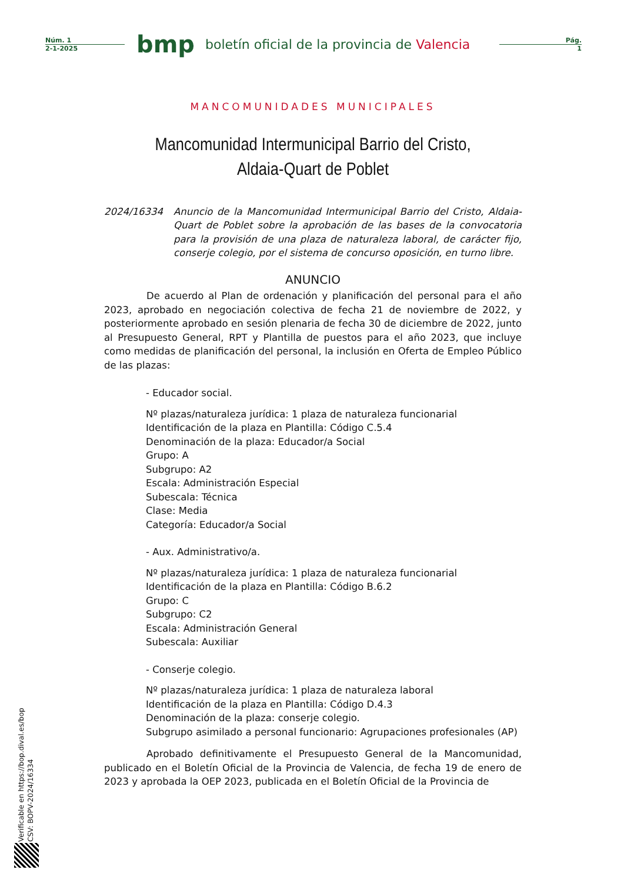Núm. 1
2-1-2025
bmp
boletín oficial de la provincia de Valencia
Pág.
1
MANCOMUNIDADES MUNICIPALES
Mancomunidad Intermunicipal Barrio del Cristo, Aldaia-Quart de Poblet
2024/16334 Anuncio de la Mancomunidad Intermunicipal Barrio del Cristo, Aldaia-Quart de Poblet sobre la aprobación de las bases de la convocatoria para la provisión de una plaza de naturaleza laboral, de carácter fijo, conserje colegio, por el sistema de concurso oposición, en turno libre.
ANUNCIO
De acuerdo al Plan de ordenación y planificación del personal para el año 2023, aprobado en negociación colectiva de fecha 21 de noviembre de 2022, y posteriormente aprobado en sesión plenaria de fecha 30 de diciembre de 2022, junto al Presupuesto General, RPT y Plantilla de puestos para el año 2023, que incluye como medidas de planificación del personal, la inclusión en Oferta de Empleo Público de las plazas:
- Educador social.
Nº plazas/naturaleza jurídica: 1 plaza de naturaleza funcionarial
Identificación de la plaza en Plantilla: Código C.5.4
Denominación de la plaza: Educador/a Social
Grupo: A
Subgrupo: A2
Escala: Administración Especial
Subescala: Técnica
Clase: Media
Categoría: Educador/a Social
- Aux. Administrativo/a.
Nº plazas/naturaleza jurídica: 1 plaza de naturaleza funcionarial
Identificación de la plaza en Plantilla: Código B.6.2
Grupo: C
Subgrupo: C2
Escala: Administración General
Subescala: Auxiliar
- Conserje colegio.
Nº plazas/naturaleza jurídica: 1 plaza de naturaleza laboral
Identificación de la plaza en Plantilla: Código D.4.3
Denominación de la plaza: conserje colegio.
Subgrupo asimilado a personal funcionario: Agrupaciones profesionales (AP)
Aprobado definitivamente el Presupuesto General de la Mancomunidad, publicado en el Boletín Oficial de la Provincia de Valencia, de fecha 19 de enero de 2023 y aprobada la OEP 2023, publicada en el Boletín Oficial de la Provincia de
Verificable en https://bop.dival.es/bop
CSV: BOPV-2024/16334